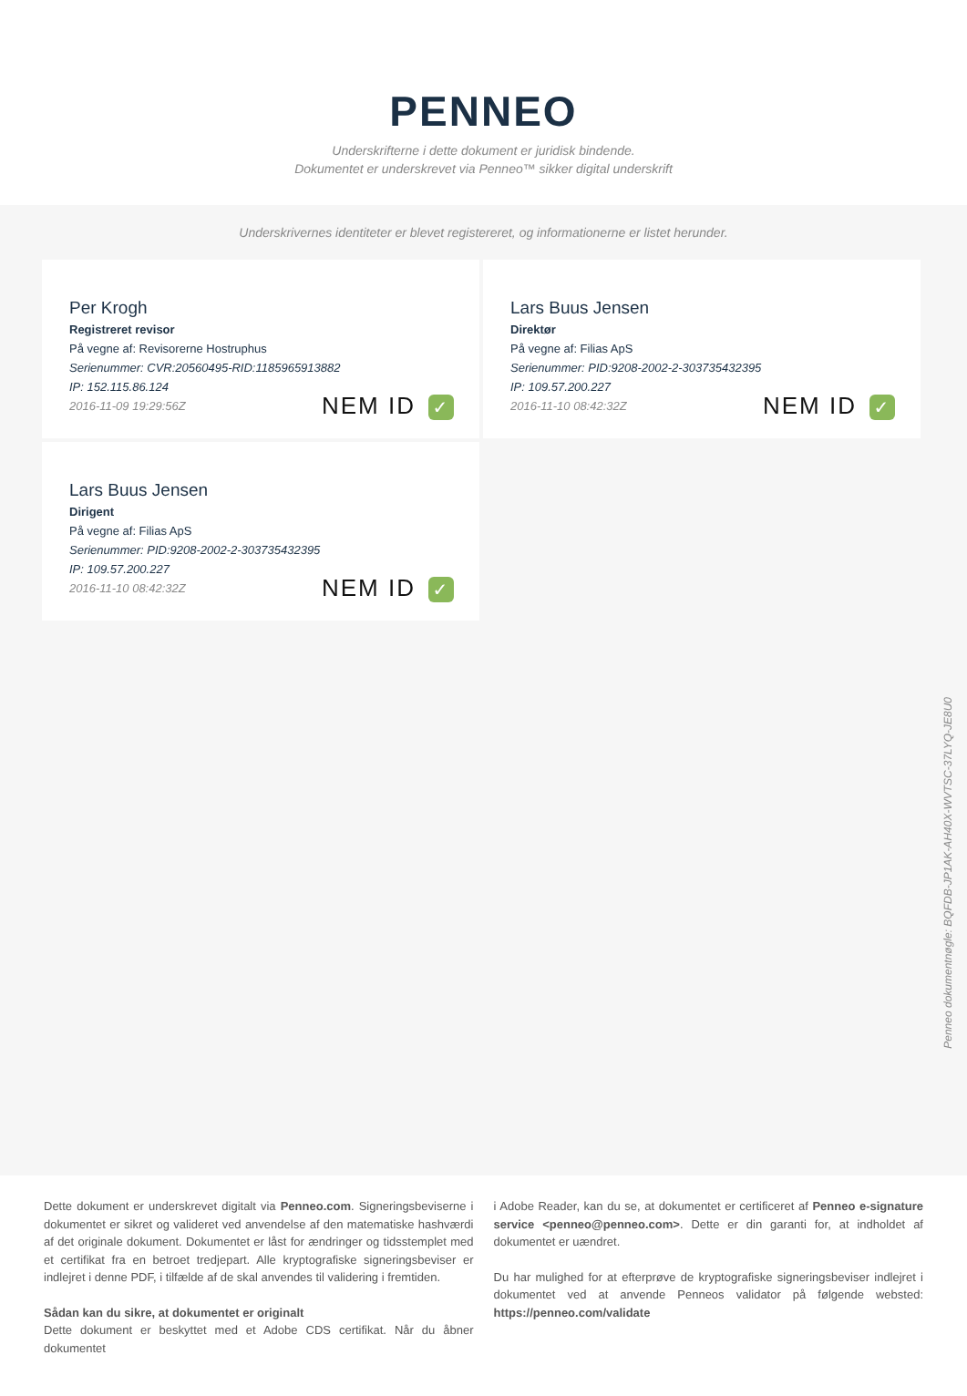PENNEO
Underskrifterne i dette dokument er juridisk bindende.
Dokumentet er underskrevet via Penneo™ sikker digital underskrift
Underskrivernes identiteter er blevet registereret, og informationerne er listet herunder.
Per Krogh
Registreret revisor
På vegne af: Revisorerne Hostruphus
Serienummer: CVR:20560495-RID:1185965913882
IP: 152.115.86.124
2016-11-09 19:29:56Z
NEM ID ✓
Lars Buus Jensen
Direktør
På vegne af: Filias ApS
Serienummer: PID:9208-2002-2-303735432395
IP: 109.57.200.227
2016-11-10 08:42:32Z
NEM ID ✓
Lars Buus Jensen
Dirigent
På vegne af: Filias ApS
Serienummer: PID:9208-2002-2-303735432395
IP: 109.57.200.227
2016-11-10 08:42:32Z
NEM ID ✓
Penneo dokumentnøgle: BQFDB-JP1AK-AH40X-WVTSC-37LYQ-JE8U0
Dette dokument er underskrevet digitalt via Penneo.com. Signeringsbeviserne i dokumentet er sikret og valideret ved anvendelse af den matematiske hashværdi af det originale dokument. Dokumentet er låst for ændringer og tidsstemplet med et certifikat fra en betroet tredjepart. Alle kryptografiske signeringsbeviser er indlejret i denne PDF, i tilfælde af de skal anvendes til validering i fremtiden.
Sådan kan du sikre, at dokumentet er originalt
Dette dokument er beskyttet med et Adobe CDS certifikat. Når du åbner dokumentet
i Adobe Reader, kan du se, at dokumentet er certificeret af Penneo e-signature service <penneo@penneo.com>. Dette er din garanti for, at indholdet af dokumentet er uændret.
Du har mulighed for at efterprøve de kryptografiske signeringsbeviser indlejret i dokumentet ved at anvende Penneos validator på følgende websted: https://penneo.com/validate